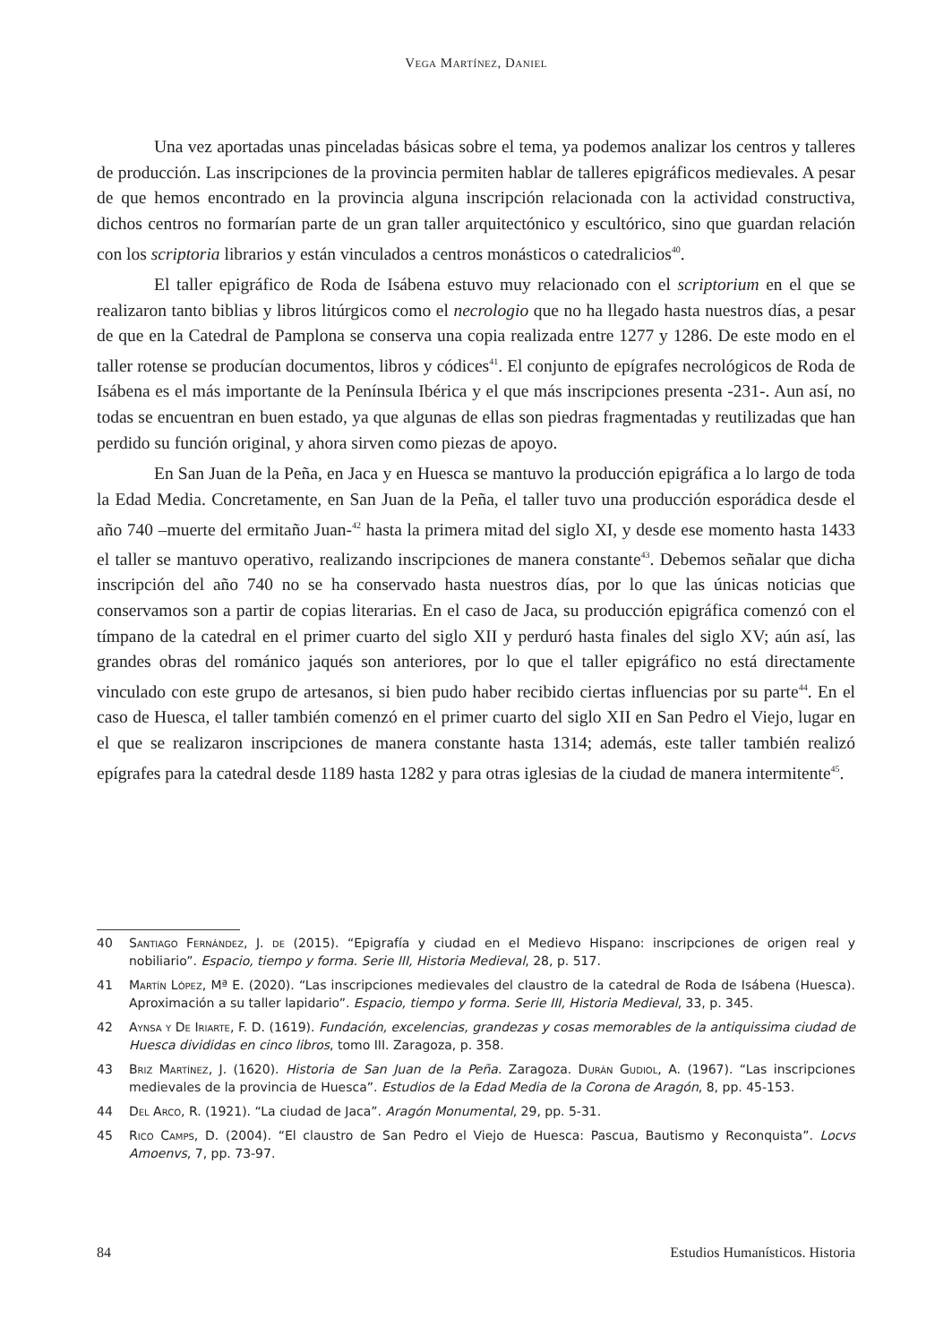Vega Martínez, Daniel
Una vez aportadas unas pinceladas básicas sobre el tema, ya podemos analizar los centros y talleres de producción. Las inscripciones de la provincia permiten hablar de talleres epigráficos medievales. A pesar de que hemos encontrado en la provincia alguna inscripción relacionada con la actividad constructiva, dichos centros no formarían parte de un gran taller arquitectónico y escultórico, sino que guardan relación con los scriptoria librarios y están vinculados a centros monásticos o catedralicios<sup>40</sup>.
El taller epigráfico de Roda de Isábena estuvo muy relacionado con el scriptorium en el que se realizaron tanto biblias y libros litúrgicos como el necrologio que no ha llegado hasta nuestros días, a pesar de que en la Catedral de Pamplona se conserva una copia realizada entre 1277 y 1286. De este modo en el taller rotense se producían documentos, libros y códices<sup>41</sup>. El conjunto de epígrafes necrológicos de Roda de Isábena es el más importante de la Península Ibérica y el que más inscripciones presenta -231-. Aun así, no todas se encuentran en buen estado, ya que algunas de ellas son piedras fragmentadas y reutilizadas que han perdido su función original, y ahora sirven como piezas de apoyo.
En San Juan de la Peña, en Jaca y en Huesca se mantuvo la producción epigráfica a lo largo de toda la Edad Media. Concretamente, en San Juan de la Peña, el taller tuvo una producción esporádica desde el año 740 –muerte del ermitaño Juan-<sup>42</sup> hasta la primera mitad del siglo XI, y desde ese momento hasta 1433 el taller se mantuvo operativo, realizando inscripciones de manera constante<sup>43</sup>. Debemos señalar que dicha inscripción del año 740 no se ha conservado hasta nuestros días, por lo que las únicas noticias que conservamos son a partir de copias literarias. En el caso de Jaca, su producción epigráfica comenzó con el tímpano de la catedral en el primer cuarto del siglo XII y perduró hasta finales del siglo XV; aún así, las grandes obras del románico jaqués son anteriores, por lo que el taller epigráfico no está directamente vinculado con este grupo de artesanos, si bien pudo haber recibido ciertas influencias por su parte<sup>44</sup>. En el caso de Huesca, el taller también comenzó en el primer cuarto del siglo XII en San Pedro el Viejo, lugar en el que se realizaron inscripciones de manera constante hasta 1314; además, este taller también realizó epígrafes para la catedral desde 1189 hasta 1282 y para otras iglesias de la ciudad de manera intermitente<sup>45</sup>.
40 Santiago Fernández, J. de (2015). “Epigrafía y ciudad en el Medievo Hispano: inscripciones de origen real y nobiliario”. Espacio, tiempo y forma. Serie III, Historia Medieval, 28, p. 517.
41 Martín López, Mª E. (2020). “Las inscripciones medievales del claustro de la catedral de Roda de Isábena (Huesca). Aproximación a su taller lapidario”. Espacio, tiempo y forma. Serie III, Historia Medieval, 33, p. 345.
42 Aynsa y De Iriarte, F. D. (1619). Fundación, excelencias, grandezas y cosas memorables de la antiquissima ciudad de Huesca divididas en cinco libros, tomo III. Zaragoza, p. 358.
43 Briz Martínez, J. (1620). Historia de San Juan de la Peña. Zaragoza. Durán Gudiol, A. (1967). “Las inscripciones medievales de la provincia de Huesca”. Estudios de la Edad Media de la Corona de Aragón, 8, pp. 45-153.
44 Del Arco, R. (1921). “La ciudad de Jaca”. Aragón Monumental, 29, pp. 5-31.
45 Rico Camps, D. (2004). “El claustro de San Pedro el Viejo de Huesca: Pascua, Bautismo y Reconquista”. Locvs Amoenvs, 7, pp. 73-97.
84 Estudios Humanísticos. Historia